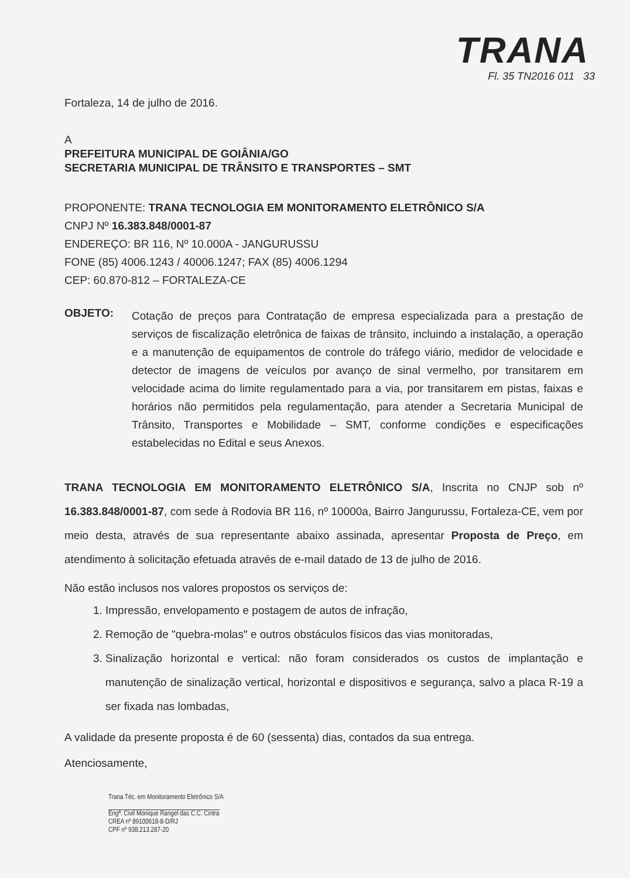TRANA
Fl. 35 TN2016 011 33
Fortaleza, 14 de julho de 2016.
A
PREFEITURA MUNICIPAL DE GOIÂNIA/GO
SECRETARIA MUNICIPAL DE TRÂNSITO E TRANSPORTES – SMT
PROPONENTE: TRANA TECNOLOGIA EM MONITORAMENTO ELETRÔNICO S/A
CNPJ Nº 16.383.848/0001-87
ENDEREÇO: BR 116, Nº 10.000A - JANGURUSSU
FONE (85) 4006.1243 / 40006.1247; FAX (85) 4006.1294
CEP: 60.870-812 – FORTALEZA-CE
OBJETO:
Cotação de preços para Contratação de empresa especializada para a prestação de serviços de fiscalização eletrônica de faixas de trânsito, incluindo a instalação, a operação e a manutenção de equipamentos de controle do tráfego viário, medidor de velocidade e detector de imagens de veículos por avanço de sinal vermelho, por transitarem em velocidade acima do limite regulamentado para a via, por transitarem em pistas, faixas e horários não permitidos pela regulamentação, para atender a Secretaria Municipal de Trânsito, Transportes e Mobilidade – SMT, conforme condições e especificações estabelecidas no Edital e seus Anexos.
TRANA TECNOLOGIA EM MONITORAMENTO ELETRÔNICO S/A, Inscrita no CNJP sob nº 16.383.848/0001-87, com sede à Rodovia BR 116, nº 10000a, Bairro Jangurussu, Fortaleza-CE, vem por meio desta, através de sua representante abaixo assinada, apresentar Proposta de Preço, em atendimento à solicitação efetuada através de e-mail datado de 13 de julho de 2016.
Não estão inclusos nos valores propostos os serviços de:
1. Impressão, envelopamento e postagem de autos de infração,
2. Remoção de "quebra-molas" e outros obstáculos físicos das vias monitoradas,
3. Sinalização horizontal e vertical: não foram considerados os custos de implantação e manutenção de sinalização vertical, horizontal e dispositivos e segurança, salvo a placa R-19 a ser fixada nas lombadas,
A validade da presente proposta é de 60 (sessenta) dias, contados da sua entrega.
Atenciosamente,
Trana Téc. em Monitoramento Eletrônico S/A
Engª. Civil Monique Rangel das C.C. Cintra
CREA nº 89100618-8-D/RJ
CPF nº 938.213.287-20